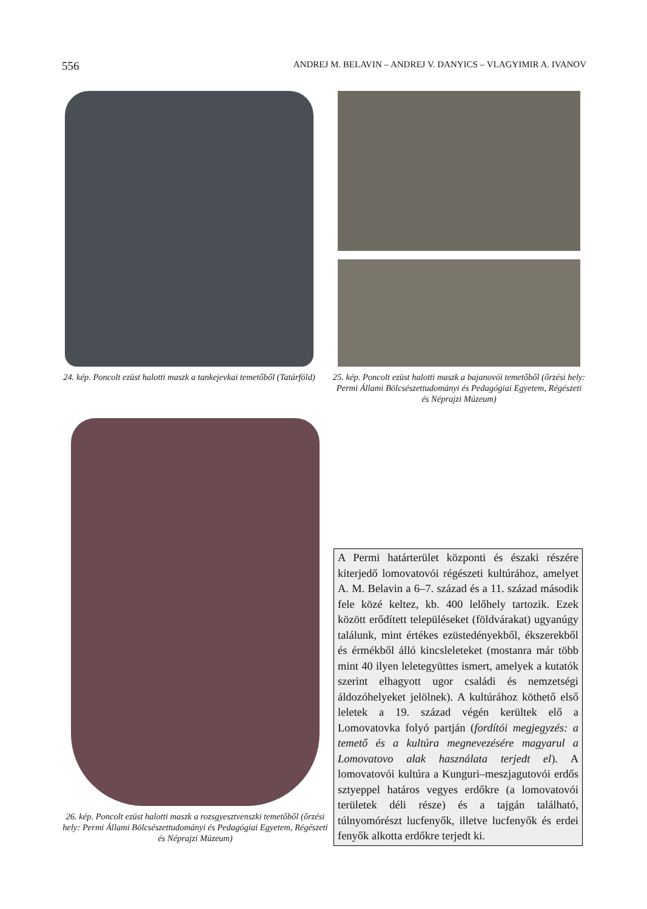556 ANDREJ M. BELAVIN – ANDREJ V. DANYICS – VLAGYIMIR A. IVANOV
24. kép. Poncolt ezüst halotti maszk a tankejevkai temetőből (Tatárföld)
25. kép. Poncolt ezüst halotti maszk a bajanovói temetőből (őrzési hely: Permi Állami Bölcsészettudományi és Pedagógiai Egyetem, Régészeti és Néprajzi Múzeum)
26. kép. Poncolt ezüst halotti maszk a rozsgyesztvenszki temetőből (őrzési hely: Permi Állami Bölcsészettudományi és Pedagógiai Egyetem, Régészeti és Néprajzi Múzeum)
A Permi határterület központi és északi részére kiterjedő lomovatovói régészeti kultúrához, amelyet A. M. Belavin a 6–7. század és a 11. század második fele közé keltez, kb. 400 lelőhely tartozik. Ezek között erődített településeket (földvárakat) ugyanúgy találunk, mint értékes ezüstedényekből, ékszerekből és érmékből álló kincsleleteket (mostanra már több mint 40 ilyen leletegyüttes ismert, amelyek a kutatók szerint elhagyott ugor családi és nemzetségi áldozóhelyeket jelölnek). A kultúrához köthető első leletek a 19. század végén kerültek elő a Lomovatovka folyó partján (fordítói megjegyzés: a temető és a kultúra megnevezésére magyarul a Lomovatovo alak használata terjedt el). A lomovatovói kultúra a Kunguri–meszjagutovói erdős sztyeppel határos vegyes erdőkre (a lomovatovói területek déli része) és a tajgán található, túlnyomórészt lucfenyők, illetve lucfenyők és erdei fenyők alkotta erdőkre terjedt ki.